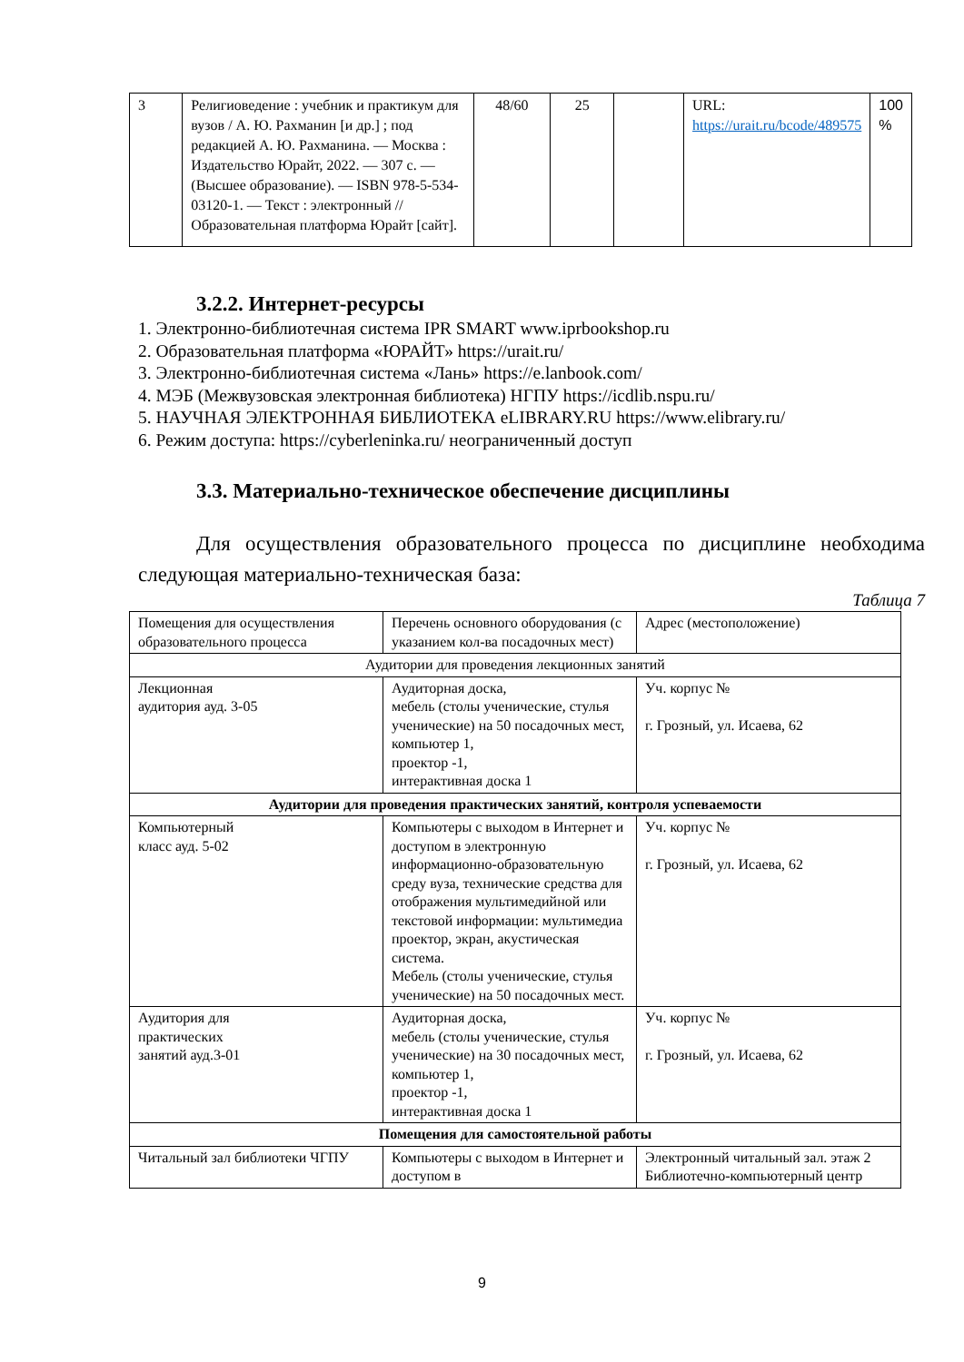| 3 | Религиоведение : учебник и практикум для вузов / А. Ю. Рахманин [и др.] ; под редакцией А. Ю. Рахманина. — Москва : Издательство Юрайт, 2022. — 307 с. — (Высшее образование). — ISBN 978-5-534-03120-1. — Текст : электронный // Образовательная платформа Юрайт [сайт]. | 48/60 | 25 | | URL: https://urait.ru/bcode/489575 | 100 % |
3.2.2. Интернет-ресурсы
1. Электронно-библиотечная система IPR SMART www.iprbookshop.ru
2. Образовательная платформа «ЮРАЙТ» https://urait.ru/
3. Электронно-библиотечная система «Лань» https://e.lanbook.com/
4. МЭБ (Межвузовская электронная библиотека) НГПУ https://icdlib.nspu.ru/
5. НАУЧНАЯ ЭЛЕКТРОННАЯ БИБЛИОТЕКА eLIBRARY.RU https://www.elibrary.ru/
6. Режим доступа: https://cyberleninka.ru/ неограниченный доступ
3.3. Материально-техническое обеспечение дисциплины
Для осуществления образовательного процесса по дисциплине необходима следующая материально-техническая база:
Таблица 7
| Помещения для осуществления образовательного процесса | Перечень основного оборудования (с указанием кол-ва посадочных мест) | Адрес (местоположение) |
| Аудитории для проведения лекционных занятий | | |
| Лекционная аудитория ауд. 3-05 | Аудиторная доска, мебель (столы ученические, стулья ученические) на 50 посадочных мест, компьютер 1, проектор -1, интерактивная доска 1 | Уч. корпус № г. Грозный, ул. Исаева, 62 |
| Аудитории для проведения практических занятий, контроля успеваемости | | |
| Компьютерный класс ауд. 5-02 | Компьютеры с выходом в Интернет и доступом в электронную информационно-образовательную среду вуза, технические средства для отображения мультимедийной или текстовой информации: мультимедиа проектор, экран, акустическая система. Мебель (столы ученические, стулья ученические) на 50 посадочных мест. | Уч. корпус № г. Грозный, ул. Исаева, 62 |
| Аудитория для практических занятий ауд.3-01 | Аудиторная доска, мебель (столы ученические, стулья ученические) на 30 посадочных мест, компьютер 1, проектор -1, интерактивная доска 1 | Уч. корпус № г. Грозный, ул. Исаева, 62 |
| Помещения для самостоятельной работы | | |
| Читальный зал библиотеки ЧГПУ | Компьютеры с выходом в Интернет и доступом в | Электронный читальный зал. этаж 2 Библиотечно-компьютерный центр |
9